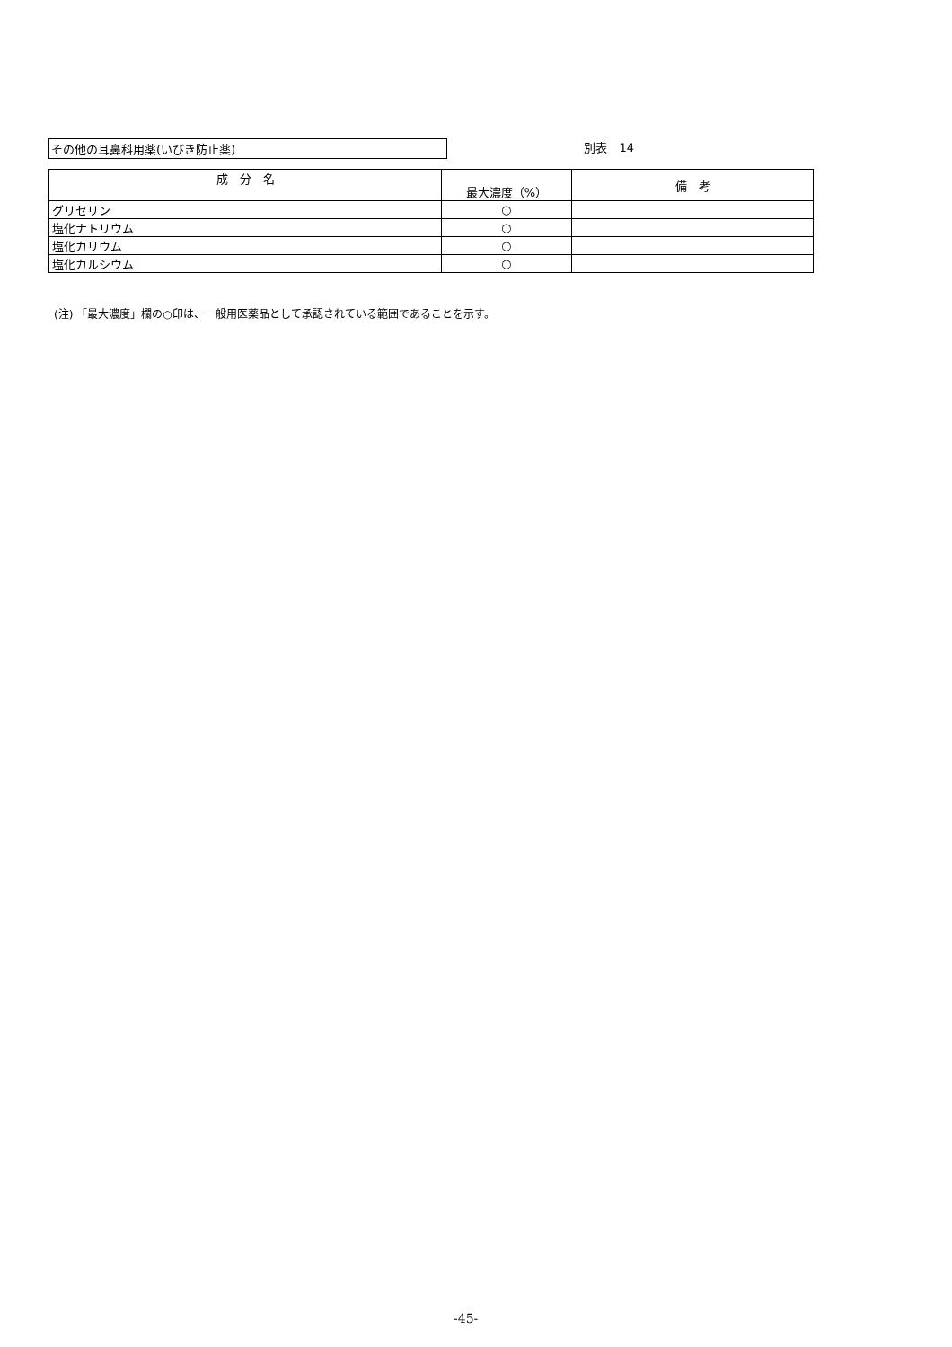その他の耳鼻科用薬(いびき防止薬) 別表　14
| 成 分 名 | 最大濃度（%） | 備 考 |
| --- | --- | --- |
| グリセリン | ○ | |
| 塩化ナトリウム | ○ | |
| 塩化カリウム | ○ | |
| 塩化カルシウム | ○ | |
(注) 「最大濃度」欄の○印は、一般用医薬品として承認されている範囲であることを示す。
-45-